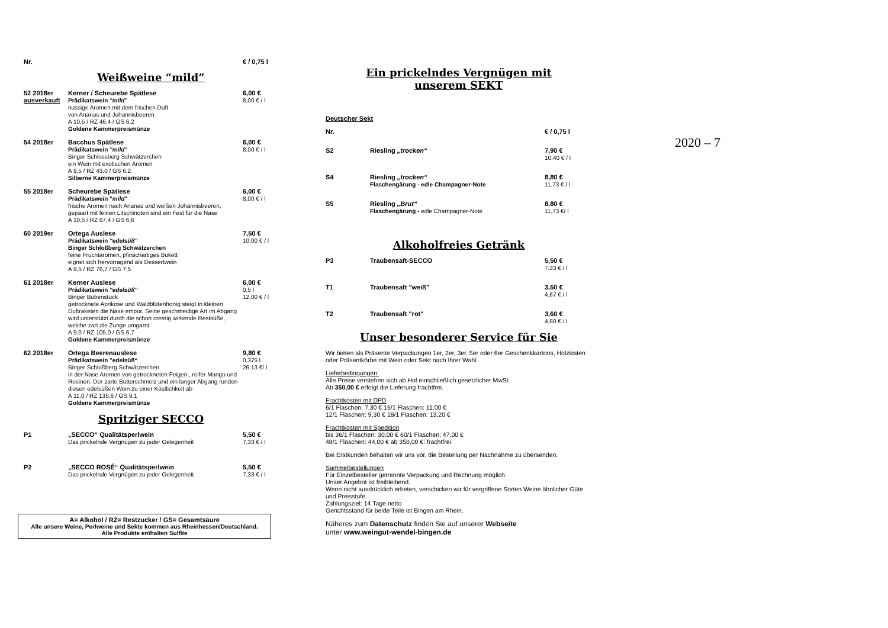Nr.
€ / 0,75 l
Weißweine “mild”
52 2018er
ausverkauft
Kerner / Scheurebe Spätlese
Prädikatswein "mild"
nussige Aromen mit dem frischen Duft
von Ananas und Johannisbeeren
A 10,5 / RZ 46,4 / GS 6,2
Goldene Kammerpreismünze
6,00 €
8,00 € / l
54 2018er
Bacchus Spätlese
Prädikatswein "mild"
Binger Schlossberg Schwätzerchen
ein Wein mit exotischen Aromen
A 9,5 / RZ 43,0 / GS 6,2
Silberne Kammerpreismünze
6,00 €
8,00 € / l
55 2018er
Scheurebe Spätlese
Prädikatswein "mild"
frische Aromen nach Ananas und weißen Johannisbeeren,
gepaart mit feinen Litschinoten sind ein Fest für die Nase
A 10,5 / RZ 67,4 / GS 6,6
6,00 €
8,00 € / l
60 2019er
Ortega Auslese
Prädikatswein "edelsüß"
Binger Schloßberg Schwätzerchen
feine Fruchtaromen, pfirsichartiges Bukett
eignet sich hervorragend als Dessertwein
A 9,5 / RZ 76,7 / GS 7,5
7,50 €
10,00 € / l
61 2018er
Kerner Auslese
Prädikatswein "edelsüß"
Binger Bubenstück
getrocknete Aprikose und Waldblütenhonig steigt in kleinen Duftraketen die Nase empor. Seine geschmeidige Art im Abgang wird unterstützt durch die schon cremig wirkende Restsüße, welche zart die Zunge umgarnt
A 9,0 / RZ 105,0 / GS 6,7
Goldene Kammerpreismünze
6,00 €
0,5 l
12,00 € / l
62 2018er
Ortega Beerenauslese
Prädikatswein "edelsüß“
Binger Schloßberg Schwätzerchen
in der Nase Aromen von getrockneten Feigen , reifer Mango und Rosinen. Der zarte Butterschmelz und ein langer Abgang runden diesen edelsüßen Wein zu einer Köstlichkeit ab
A 11,0 / RZ 135,6 / GS 9,1
Goldene Kammerpreismünze
9,80 €
0,375 l
26,13 €/ l
Spritziger SECCO
P1
„SECCO“ Qualitätsperlwein
Das prickelnde Vergnügen zu jeder Gelegenheit
5,50 €
7,33 € / l
P2
„SECCO ROSÉ“ Qualitätsperlwein
Das prickelnde Vergnügen zu jeder Gelegenheit
5,50 €
7,33 € / l
A= Alkohol / RZ= Restzucker / GS= Gesamtsäure
Alle unsere Weine, Perlweine und Sekte kommen aus Rheinhessen/Deutschland.
Alle Produkte enthalten Sulfite
Ein prickelndes Vergnügen mit
unserem SEKT
Deutscher Sekt
Nr.
€ / 0,75 l
S2
Riesling „trocken“ 7,90 €
10,40 € / l
S4
Riesling „trocken“
Flaschengärung - edle Champagner-Note
8,80 €
11,73 € / l
S5
Riesling „Brut“
Flaschengärung - edle Champagner-Note
8,80 €
11,73 €/ l
Alkoholfreies Getränk
P3
Traubensaft-SECCO 5,50 €
7,33 € / l
T1
Traubensaft "weiß" 3,50 €
4,67 € / l
T2
Traubensaft "rot" 3,60 €
4,80 € / l
Unser besonderer Service für Sie
Wir bieten als Präsente Verpackungen 1er, 2er, 3er, 5er oder 6er Geschenkkartons, Holzkisten oder Präsentkörbe mit Wein oder Sekt nach Ihrer Wahl.
Lieferbedingungen:
Alle Preise verstehen sich ab Hof einschließlich gesetzlicher MwSt.
Ab 350,00 € erfolgt die Lieferung frachtfrei.
Frachtkosten mit DPD
6/1 Flaschen: 7,30 € 15/1 Flaschen: 11,00 €
12/1 Flaschen: 9,30 € 18/1 Flaschen: 13,20 €
Frachtkosten mit Spedition
bis 36/1 Flaschen: 30,00 € 60/1 Flaschen: 47,00 €
48/1 Flaschen: 44,00 € ab 350,00 €: frachtfrei
Bei Erstkunden behalten wir uns vor, die Bestellung per Nachnahme zu übersenden.
Sammelbestellungen
Für Einzelbesteller getrennte Verpackung und Rechnung möglich.
Unser Angebot ist freibleibend.
Wenn nicht ausdrücklich erbeten, verschicken wir für vergriffene Sorten Weine ähnlicher Güte und Preisstufe.
Zahlungsziel: 14 Tage netto
Gerichtsstand für beide Teile ist Bingen am Rhein.
Näheres zum Datenschutz finden Sie auf unserer Webseite
unter www.weingut-wendel-bingen.de
2020 – 7